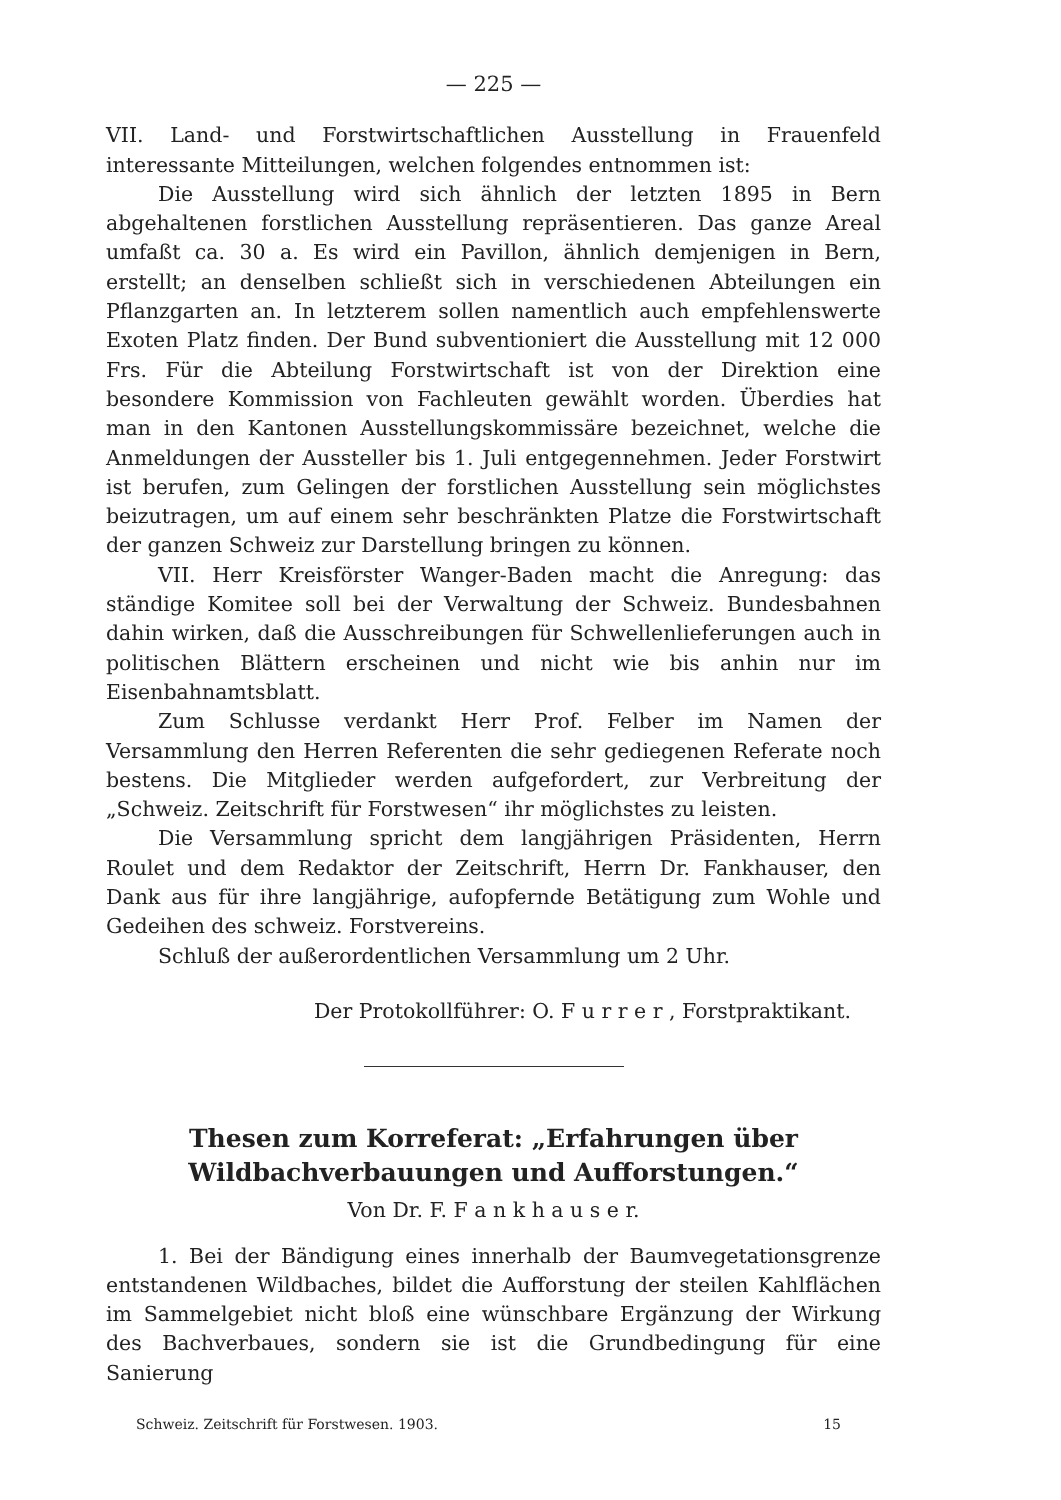— 225 —
VII. Land- und Forstwirtschaftlichen Ausstellung in Frauenfeld interessante Mitteilungen, welchen folgendes entnommen ist:
Die Ausstellung wird sich ähnlich der letzten 1895 in Bern abgehaltenen forstlichen Ausstellung repräsentieren. Das ganze Areal umfaßt ca. 30 a. Es wird ein Pavillon, ähnlich demjenigen in Bern, erstellt; an denselben schließt sich in verschiedenen Abteilungen ein Pflanzgarten an. In letzterem sollen namentlich auch empfehlenswerte Exoten Platz finden. Der Bund subventioniert die Ausstellung mit 12 000 Frs. Für die Abteilung Forstwirtschaft ist von der Direktion eine besondere Kommission von Fachleuten gewählt worden. Überdies hat man in den Kantonen Ausstellungskommissäre bezeichnet, welche die Anmeldungen der Aussteller bis 1. Juli entgegennehmen. Jeder Forstwirt ist berufen, zum Gelingen der forstlichen Ausstellung sein möglichstes beizutragen, um auf einem sehr beschränkten Platze die Forstwirtschaft der ganzen Schweiz zur Darstellung bringen zu können.
VII. Herr Kreisförster Wanger-Baden macht die Anregung: das ständige Komitee soll bei der Verwaltung der Schweiz. Bundesbahnen dahin wirken, daß die Ausschreibungen für Schwellenlieferungen auch in politischen Blättern erscheinen und nicht wie bis anhin nur im Eisenbahnamtsblatt.
Zum Schlusse verdankt Herr Prof. Felber im Namen der Versammlung den Herren Referenten die sehr gediegenen Referate noch bestens. Die Mitglieder werden aufgefordert, zur Verbreitung der „Schweiz. Zeitschrift für Forstwesen“ ihr möglichstes zu leisten.
Die Versammlung spricht dem langjährigen Präsidenten, Herrn Roulet und dem Redaktor der Zeitschrift, Herrn Dr. Fankhauser, den Dank aus für ihre langjährige, aufopfernde Betätigung zum Wohle und Gedeihen des schweiz. Forstvereins.
Schluß der außerordentlichen Versammlung um 2 Uhr.
Der Protokollführer: O. F u r r e r , Forstpraktikant.
Thesen zum Korreferat: „Erfahrungen über Wildbachverbauungen und Aufforstungen.“
Von Dr. F. F a n k h a u s e r.
1. Bei der Bändigung eines innerhalb der Baumvegetationsgrenze entstandenen Wildbaches, bildet die Aufforstung der steilen Kahlflächen im Sammelgebiet nicht bloß eine wünschbare Ergänzung der Wirkung des Bachverbaues, sondern sie ist die Grundbedingung für eine Sanierung
Schweiz. Zeitschrift für Forstwesen. 1903. 15